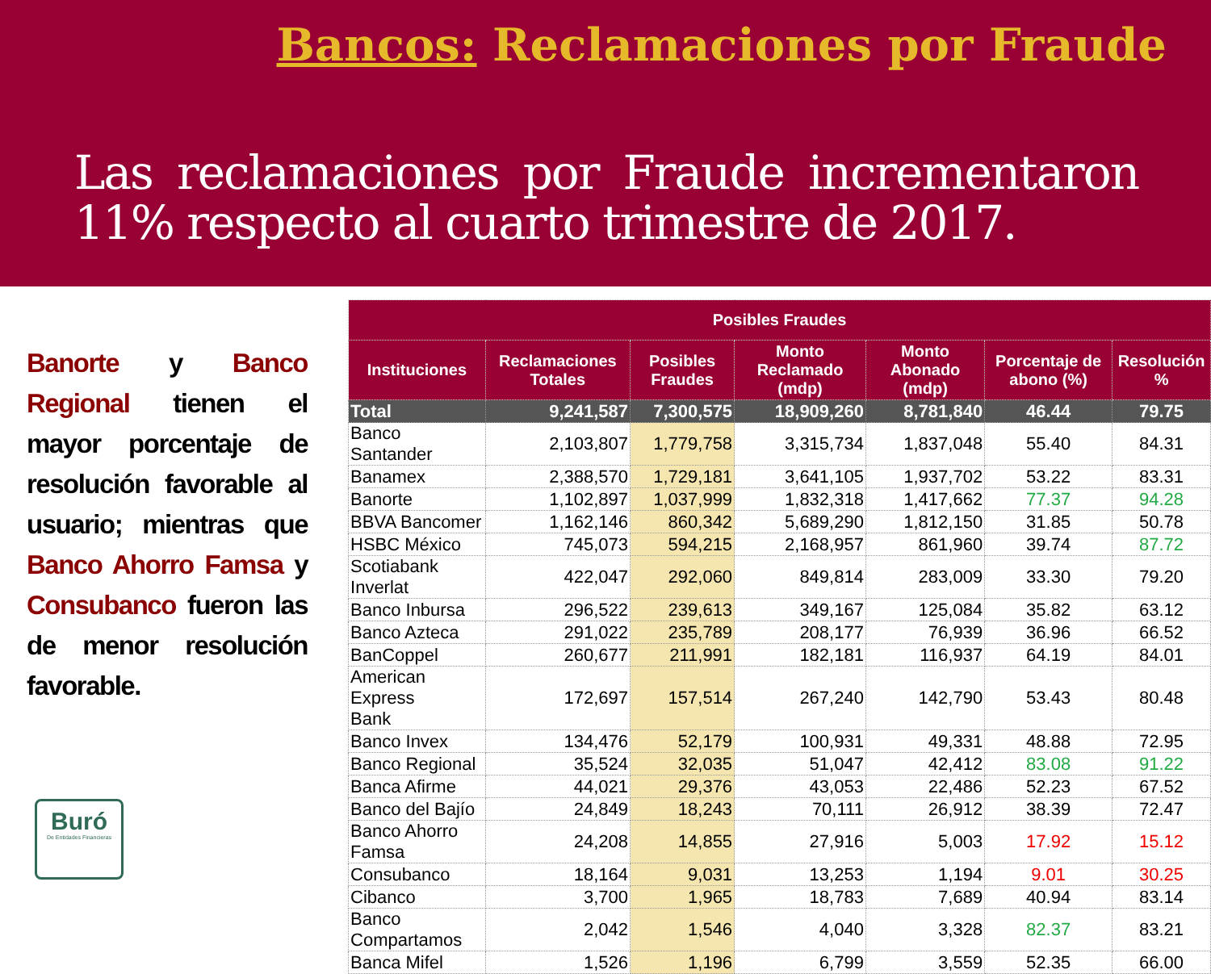Bancos: Reclamaciones por Fraude
Las reclamaciones por Fraude incrementaron 11% respecto al cuarto trimestre de 2017.
Banorte y Banco Regional tienen el mayor porcentaje de resolución favorable al usuario; mientras que Banco Ahorro Famsa y Consubanco fueron las de menor resolución favorable.
Buró
De Entidades Financieras
| Posibles Fraudes | | | | | | |
| --- | --- | --- | --- | --- | --- | --- |
| Instituciones | Reclamaciones Totales | Posibles Fraudes | Monto Reclamado (mdp) | Monto Abonado (mdp) | Porcentaje de abono (%) | Resolución % |
| Total | 9,241,587 | 7,300,575 | 18,909,260 | 8,781,840 | 46.44 | 79.75 |
| Banco Santander | 2,103,807 | 1,779,758 | 3,315,734 | 1,837,048 | 55.40 | 84.31 |
| Banamex | 2,388,570 | 1,729,181 | 3,641,105 | 1,937,702 | 53.22 | 83.31 |
| Banorte | 1,102,897 | 1,037,999 | 1,832,318 | 1,417,662 | 77.37 | 94.28 |
| BBVA Bancomer | 1,162,146 | 860,342 | 5,689,290 | 1,812,150 | 31.85 | 50.78 |
| HSBC México | 745,073 | 594,215 | 2,168,957 | 861,960 | 39.74 | 87.72 |
| Scotiabank Inverlat | 422,047 | 292,060 | 849,814 | 283,009 | 33.30 | 79.20 |
| Banco Inbursa | 296,522 | 239,613 | 349,167 | 125,084 | 35.82 | 63.12 |
| Banco Azteca | 291,022 | 235,789 | 208,177 | 76,939 | 36.96 | 66.52 |
| BanCoppel | 260,677 | 211,991 | 182,181 | 116,937 | 64.19 | 84.01 |
| American Express Bank | 172,697 | 157,514 | 267,240 | 142,790 | 53.43 | 80.48 |
| Banco Invex | 134,476 | 52,179 | 100,931 | 49,331 | 48.88 | 72.95 |
| Banco Regional | 35,524 | 32,035 | 51,047 | 42,412 | 83.08 | 91.22 |
| Banca Afirme | 44,021 | 29,376 | 43,053 | 22,486 | 52.23 | 67.52 |
| Banco del Bajío | 24,849 | 18,243 | 70,111 | 26,912 | 38.39 | 72.47 |
| Banco Ahorro Famsa | 24,208 | 14,855 | 27,916 | 5,003 | 17.92 | 15.12 |
| Consubanco | 18,164 | 9,031 | 13,253 | 1,194 | 9.01 | 30.25 |
| Cibanco | 3,700 | 1,965 | 18,783 | 7,689 | 40.94 | 83.14 |
| Banco Compartamos | 2,042 | 1,546 | 4,040 | 3,328 | 82.37 | 83.21 |
| Banca Mifel | 1,526 | 1,196 | 6,799 | 3,559 | 52.35 | 66.00 |